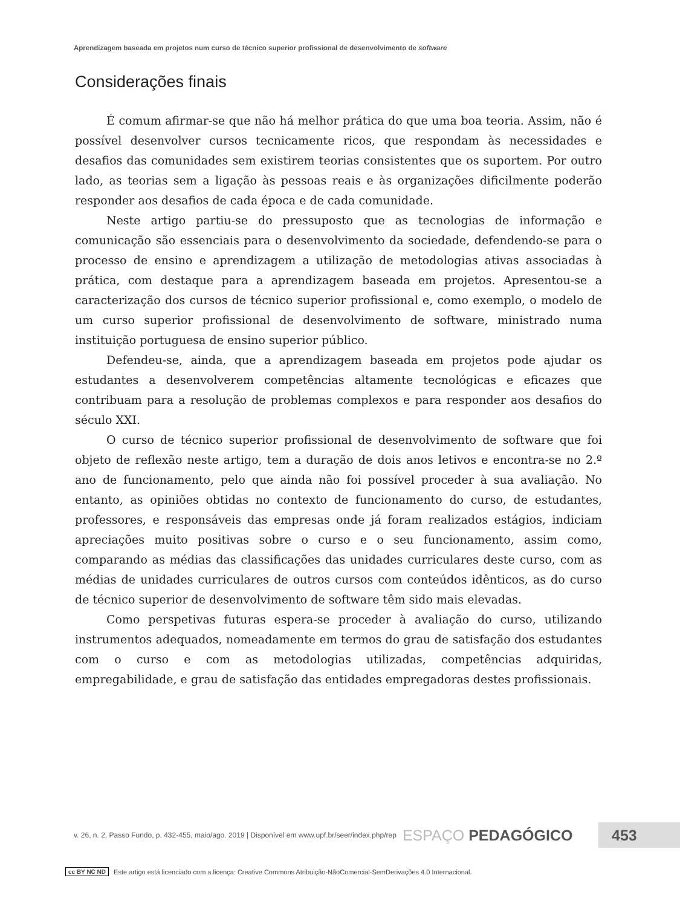Aprendizagem baseada em projetos num curso de técnico superior profissional de desenvolvimento de software
Considerações finais
É comum afirmar-se que não há melhor prática do que uma boa teoria. Assim, não é possível desenvolver cursos tecnicamente ricos, que respondam às necessidades e desafios das comunidades sem existirem teorias consistentes que os suportem. Por outro lado, as teorias sem a ligação às pessoas reais e às organizações dificilmente poderão responder aos desafios de cada época e de cada comunidade.
Neste artigo partiu-se do pressuposto que as tecnologias de informação e comunicação são essenciais para o desenvolvimento da sociedade, defendendo-se para o processo de ensino e aprendizagem a utilização de metodologias ativas associadas à prática, com destaque para a aprendizagem baseada em projetos. Apresentou-se a caracterização dos cursos de técnico superior profissional e, como exemplo, o modelo de um curso superior profissional de desenvolvimento de software, ministrado numa instituição portuguesa de ensino superior público.
Defendeu-se, ainda, que a aprendizagem baseada em projetos pode ajudar os estudantes a desenvolverem competências altamente tecnológicas e eficazes que contribuam para a resolução de problemas complexos e para responder aos desafios do século XXI.
O curso de técnico superior profissional de desenvolvimento de software que foi objeto de reflexão neste artigo, tem a duração de dois anos letivos e encontra-se no 2.º ano de funcionamento, pelo que ainda não foi possível proceder à sua avaliação. No entanto, as opiniões obtidas no contexto de funcionamento do curso, de estudantes, professores, e responsáveis das empresas onde já foram realizados estágios, indiciam apreciações muito positivas sobre o curso e o seu funcionamento, assim como, comparando as médias das classificações das unidades curriculares deste curso, com as médias de unidades curriculares de outros cursos com conteúdos idênticos, as do curso de técnico superior de desenvolvimento de software têm sido mais elevadas.
Como perspetivas futuras espera-se proceder à avaliação do curso, utilizando instrumentos adequados, nomeadamente em termos do grau de satisfação dos estudantes com o curso e com as metodologias utilizadas, competências adquiridas, empregabilidade, e grau de satisfação das entidades empregadoras destes profissionais.
v. 26, n. 2, Passo Fundo, p. 432-455, maio/ago. 2019 | Disponível em www.upf.br/seer/index.php/rep ESPAÇO PEDAGÓGICO 453
cc BY NC ND Este artigo está licenciado com a licença: Creative Commons Atribuição-NãoComercial-SemDerivações 4.0 Internacional.